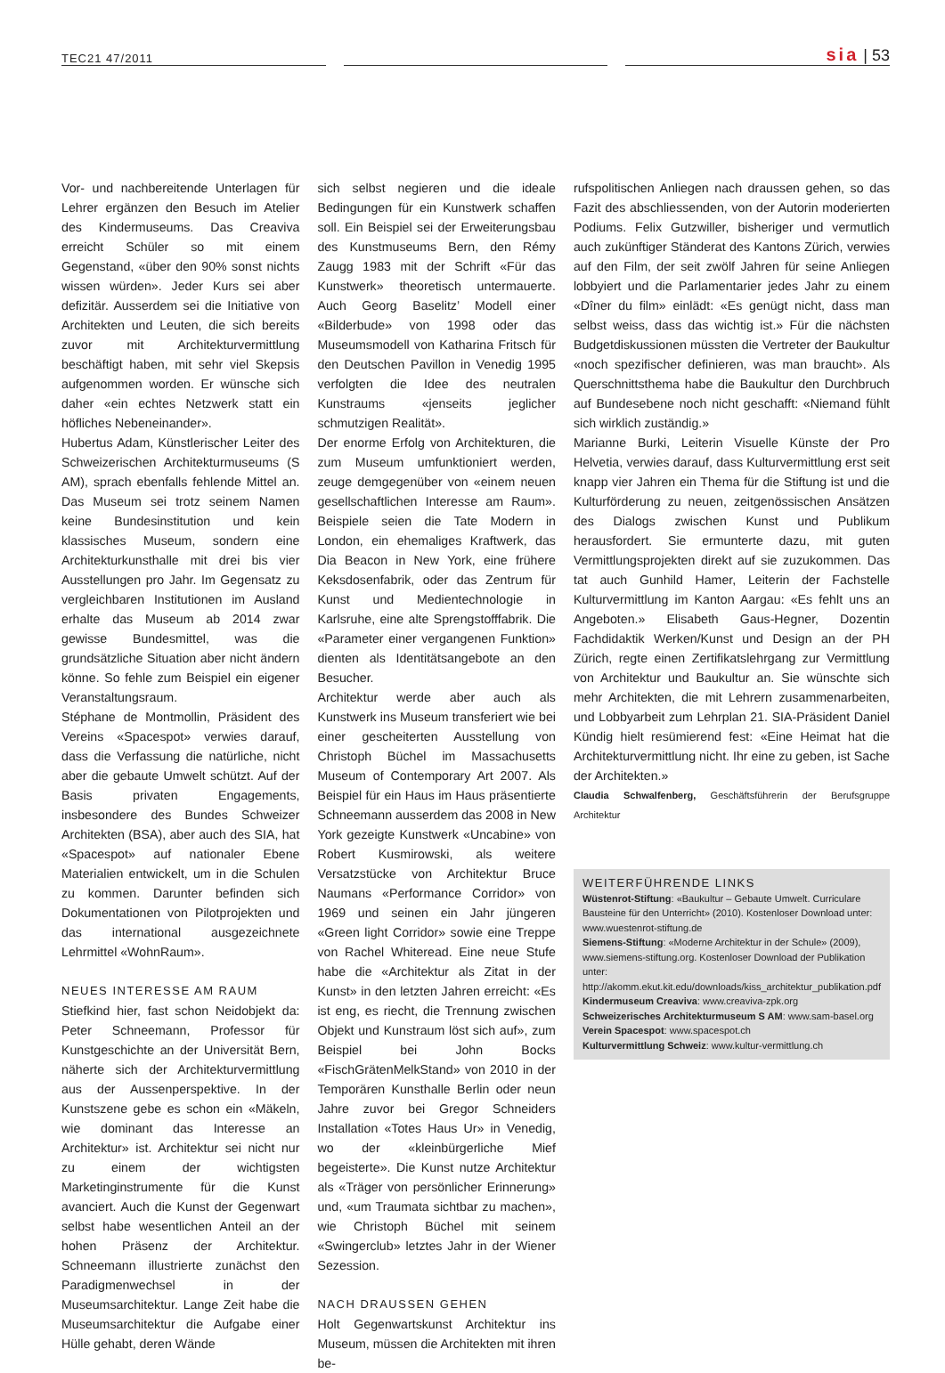TEC21 47/2011 sia | 53
Vor- und nachbereitende Unterlagen für Lehrer ergänzen den Besuch im Atelier des Kindermuseums. Das Creaviva erreicht Schüler so mit einem Gegenstand, «über den 90% sonst nichts wissen würden». Jeder Kurs sei aber defizitär. Ausserdem sei die Initiative von Architekten und Leuten, die sich bereits zuvor mit Architekturvermittlung beschäftigt haben, mit sehr viel Skepsis aufgenommen worden. Er wünsche sich daher «ein echtes Netzwerk statt ein höfliches Nebeneinander».
Hubertus Adam, Künstlerischer Leiter des Schweizerischen Architekturmuseums (S AM), sprach ebenfalls fehlende Mittel an. Das Museum sei trotz seinem Namen keine Bundesinstitution und kein klassisches Museum, sondern eine Architekturkunsthalle mit drei bis vier Ausstellungen pro Jahr. Im Gegensatz zu vergleichbaren Institutionen im Ausland erhalte das Museum ab 2014 zwar gewisse Bundesmittel, was die grundsätzliche Situation aber nicht ändern könne. So fehle zum Beispiel ein eigener Veranstaltungsraum.
Stéphane de Montmollin, Präsident des Vereins «Spacespot» verwies darauf, dass die Verfassung die natürliche, nicht aber die gebaute Umwelt schützt. Auf der Basis privaten Engagements, insbesondere des Bundes Schweizer Architekten (BSA), aber auch des SIA, hat «Spacespot» auf nationaler Ebene Materialien entwickelt, um in die Schulen zu kommen. Darunter befinden sich Dokumentationen von Pilotprojekten und das international ausgezeichnete Lehrmittel «WohnRaum».
NEUES INTERESSE AM RAUM
Stiefkind hier, fast schon Neidobjekt da: Peter Schneemann, Professor für Kunstgeschichte an der Universität Bern, näherte sich der Architekturvermittlung aus der Aussenperspektive. In der Kunstszene gebe es schon ein «Mäkeln, wie dominant das Interesse an Architektur» ist. Architektur sei nicht nur zu einem der wichtigsten Marketinginstrumente für die Kunst avanciert. Auch die Kunst der Gegenwart selbst habe wesentlichen Anteil an der hohen Präsenz der Architektur. Schneemann illustrierte zunächst den Paradigmenwechsel in der Museumsarchitektur. Lange Zeit habe die Museumsarchitektur die Aufgabe einer Hülle gehabt, deren Wände
sich selbst negieren und die ideale Bedingungen für ein Kunstwerk schaffen soll. Ein Beispiel sei der Erweiterungsbau des Kunstmuseums Bern, den Rémy Zaugg 1983 mit der Schrift «Für das Kunstwerk» theoretisch untermauerte. Auch Georg Baselitz’ Modell einer «Bilderbude» von 1998 oder das Museumsmodell von Katharina Fritsch für den Deutschen Pavillon in Venedig 1995 verfolgten die Idee des neutralen Kunstraums «jenseits jeglicher schmutzigen Realität».
Der enorme Erfolg von Architekturen, die zum Museum umfunktioniert werden, zeuge demgegenüber von «einem neuen gesellschaftlichen Interesse am Raum». Beispiele seien die Tate Modern in London, ein ehemaliges Kraftwerk, das Dia Beacon in New York, eine frühere Keksdosenfabrik, oder das Zentrum für Kunst und Medientechnologie in Karlsruhe, eine alte Sprengstofffabrik. Die «Parameter einer vergangenen Funktion» dienten als Identitätsangebote an den Besucher.
Architektur werde aber auch als Kunstwerk ins Museum transferiert wie bei einer gescheiterten Ausstellung von Christoph Büchel im Massachusetts Museum of Contemporary Art 2007. Als Beispiel für ein Haus im Haus präsentierte Schneemann ausserdem das 2008 in New York gezeigte Kunstwerk «Uncabine» von Robert Kusmirowski, als weitere Versatzstücke von Architektur Bruce Naumans «Performance Corridor» von 1969 und seinen ein Jahr jüngeren «Green light Corridor» sowie eine Treppe von Rachel Whiteread. Eine neue Stufe habe die «Architektur als Zitat in der Kunst» in den letzten Jahren erreicht: «Es ist eng, es riecht, die Trennung zwischen Objekt und Kunstraum löst sich auf», zum Beispiel bei John Bocks «FischGrätenMelkStand» von 2010 in der Temporären Kunsthalle Berlin oder neun Jahre zuvor bei Gregor Schneiders Installation «Totes Haus Ur» in Venedig, wo der «kleinbürgerliche Mief begeisterte». Die Kunst nutze Architektur als «Träger von persönlicher Erinnerung» und, «um Traumata sichtbar zu machen», wie Christoph Büchel mit seinem «Swingerclub» letztes Jahr in der Wiener Sezession.
NACH DRAUSSEN GEHEN
Holt Gegenwartskunst Architektur ins Museum, müssen die Architekten mit ihren be-
rufspolitischen Anliegen nach draussen gehen, so das Fazit des abschliessenden, von der Autorin moderierten Podiums. Felix Gutzwiller, bisheriger und vermutlich auch zukünftiger Ständerat des Kantons Zürich, verwies auf den Film, der seit zwölf Jahren für seine Anliegen lobbyiert und die Parlamentarier jedes Jahr zu einem «Dîner du film» einlädt: «Es genügt nicht, dass man selbst weiss, dass das wichtig ist.» Für die nächsten Budgetdiskussionen müssten die Vertreter der Baukultur «noch spezifischer definieren, was man braucht». Als Querschnittsthema habe die Baukultur den Durchbruch auf Bundesebene noch nicht geschafft: «Niemand fühlt sich wirklich zuständig.»
Marianne Burki, Leiterin Visuelle Künste der Pro Helvetia, verwies darauf, dass Kulturvermittlung erst seit knapp vier Jahren ein Thema für die Stiftung ist und die Kulturförderung zu neuen, zeitgenössischen Ansätzen des Dialogs zwischen Kunst und Publikum herausfordert. Sie ermunterte dazu, mit guten Vermittlungsprojekten direkt auf sie zuzukommen. Das tat auch Gunhild Hamer, Leiterin der Fachstelle Kulturvermittlung im Kanton Aargau: «Es fehlt uns an Angeboten.» Elisabeth Gaus-Hegner, Dozentin Fachdidaktik Werken/Kunst und Design an der PH Zürich, regte einen Zertifikatslehrgang zur Vermittlung von Architektur und Baukultur an. Sie wünschte sich mehr Architekten, die mit Lehrern zusammenarbeiten, und Lobbyarbeit zum Lehrplan 21. SIA-Präsident Daniel Kündig hielt resümierend fest: «Eine Heimat hat die Architekturvermittlung nicht. Ihr eine zu geben, ist Sache der Architekten.»
Claudia Schwalfenberg, Geschäftsführerin der Berufsgruppe Architektur
WEITERFÜHRENDE LINKS
Wüstenrot-Stiftung: «Baukultur – Gebaute Umwelt. Curriculare Bausteine für den Unterricht» (2010). Kostenloser Download unter: www.wuestenrot-stiftung.de
Siemens-Stiftung: «Moderne Architektur in der Schule» (2009), www.siemens-stiftung.org. Kostenloser Download der Publikation unter: http://akomm.ekut.kit.edu/downloads/kiss_architektur_publikation.pdf
Kindermuseum Creaviva: www.creaviva-zpk.org
Schweizerisches Architekturmuseum S AM: www.sam-basel.org
Verein Spacespot: www.spacespot.ch
Kulturvermittlung Schweiz: www.kultur-vermittlung.ch